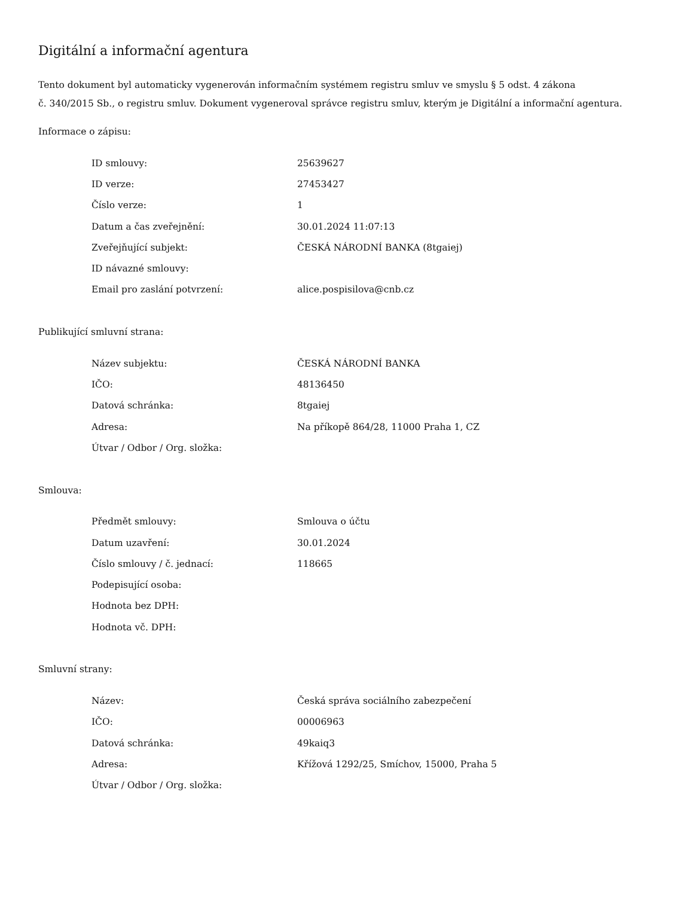Digitální a informační agentura
Tento dokument byl automaticky vygenerován informačním systémem registru smluv ve smyslu § 5 odst. 4 zákona
č. 340/2015 Sb., o registru smluv. Dokument vygeneroval správce registru smluv, kterým je Digitální a informační agentura.
Informace o zápisu:
| ID smlouvy: | 25639627 |
| ID verze: | 27453427 |
| Číslo verze: | 1 |
| Datum a čas zveřejnění: | 30.01.2024 11:07:13 |
| Zveřejňující subjekt: | ČESKÁ NÁRODNÍ BANKA (8tgaiej) |
| ID návazné smlouvy: | |
| Email pro zaslání potvrzení: | alice.pospisilova@cnb.cz |
Publikující smluvní strana:
| Název subjektu: | ČESKÁ NÁRODNÍ BANKA |
| IČO: | 48136450 |
| Datová schránka: | 8tgaiej |
| Adresa: | Na příkopě 864/28, 11000 Praha 1, CZ |
| Útvar / Odbor / Org. složka: | |
Smlouva:
| Předmět smlouvy: | Smlouva o účtu |
| Datum uzavření: | 30.01.2024 |
| Číslo smlouvy / č. jednací: | 118665 |
| Podepisující osoba: | |
| Hodnota bez DPH: | |
| Hodnota vč. DPH: | |
Smluvní strany:
| Název: | Česká správa sociálního zabezpečení |
| IČO: | 00006963 |
| Datová schránka: | 49kaiq3 |
| Adresa: | Křížová 1292/25, Smíchov, 15000, Praha 5 |
| Útvar / Odbor / Org. složka: | |